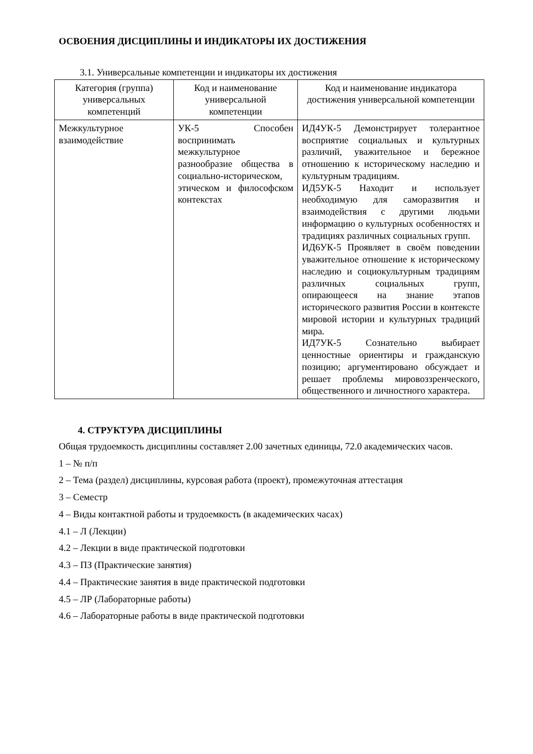ОСВОЕНИЯ ДИСЦИПЛИНЫ И ИНДИКАТОРЫ ИХ ДОСТИЖЕНИЯ
3.1. Универсальные компетенции и индикаторы их достижения
| Категория (группа) универсальных компетенций | Код и наименование универсальной компетенции | Код и наименование индикатора достижения универсальной компетенции |
| --- | --- | --- |
| Межкультурное взаимодействие | УК-5 Способен воспринимать межкультурное разнообразие общества в социально-историческом, этическом и философском контекстах | ИД4УК-5 Демонстрирует толерантное восприятие социальных и культурных различий, уважительное и бережное отношению к историческому наследию и культурным традициям. ИД5УК-5 Находит и использует необходимую для саморазвития и взаимодействия с другими людьми информацию о культурных особенностях и традициях различных социальных групп. ИД6УК-5 Проявляет в своём поведении уважительное отношение к историческому наследию и социокультурным традициям различных социальных групп, опирающееся на знание этапов исторического развития России в контексте мировой истории и культурных традиций мира. ИД7УК-5 Сознательно выбирает ценностные ориентиры и гражданскую позицию; аргументировано обсуждает и решает проблемы мировоззренческого, общественного и личностного характера. |
4. СТРУКТУРА ДИСЦИПЛИНЫ
Общая трудоемкость дисциплины составляет 2.00 зачетных единицы, 72.0 академических часов.
1 – № п/п
2 – Тема (раздел) дисциплины, курсовая работа (проект), промежуточная аттестация
3 – Семестр
4 – Виды контактной работы и трудоемкость (в академических часах)
4.1 – Л (Лекции)
4.2 – Лекции в виде практической подготовки
4.3 – ПЗ (Практические занятия)
4.4 – Практические занятия в виде практической подготовки
4.5 – ЛР (Лабораторные работы)
4.6 – Лабораторные работы в виде практической подготовки